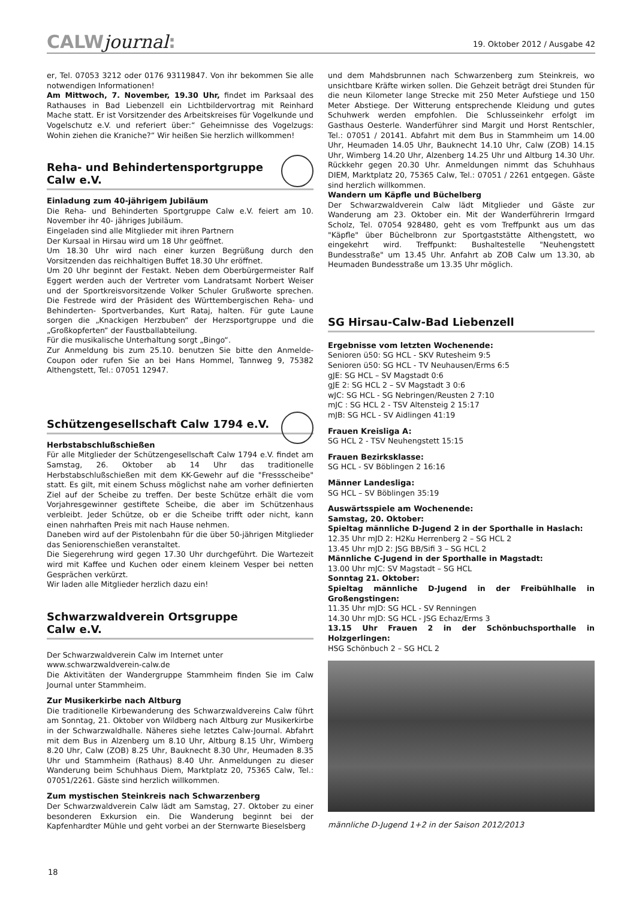CALWjournal: 19. Oktober 2012 / Ausgabe 42
er, Tel. 07053 3212 oder 0176 93119847. Von ihr bekommen Sie alle notwendigen Informationen!
Am Mittwoch, 7. November, 19.30 Uhr, findet im Parksaal des Rathauses in Bad Liebenzell ein Lichtbildervortrag mit Reinhard Mache statt. Er ist Vorsitzender des Arbeitskreises für Vogelkunde und Vogelschutz e.V. und referiert über:“ Geheimnisse des Vogelzugs: Wohin ziehen die Kraniche?“ Wir heißen Sie herzlich willkommen!
Reha- und Behindertensportgruppe
Calw e.V.
Einladung zum 40-jährigem Jubiläum
Die Reha- und Behinderten Sportgruppe Calw e.V. feiert am 10. November ihr 40- jähriges Jubiläum.
Eingeladen sind alle Mitglieder mit ihren Partnern
Der Kursaal in Hirsau wird um 18 Uhr geöffnet.
Um 18.30 Uhr wird nach einer kurzen Begrüßung durch den Vorsitzenden das reichhaltigen Buffet 18.30 Uhr eröffnet.
Um 20 Uhr beginnt der Festakt. Neben dem Oberbürgermeister Ralf Eggert werden auch der Vertreter vom Landratsamt Norbert Weiser und der Sportkreisvorsitzende Volker Schuler Grußworte sprechen. Die Festrede wird der Präsident des Württembergischen Reha- und Behinderten- Sportverbandes, Kurt Rataj, halten. Für gute Laune sorgen die „Knackigen Herzbuben“ der Herzsportgruppe und die „Großkopferten“ der Faustballabteilung.
Für die musikalische Unterhaltung sorgt „Bingo“.
Zur Anmeldung bis zum 25.10. benutzen Sie bitte den Anmelde-Coupon oder rufen Sie an bei Hans Hommel, Tannweg 9, 75382 Althengstett, Tel.: 07051 12947.
Schützengesellschaft Calw 1794 e.V.
Herbstabschlußschießen
Für alle Mitglieder der Schützengesellschaft Calw 1794 e.V. findet am Samstag, 26. Oktober ab 14 Uhr das traditionelle Herbstabschlußschießen mit dem KK-Gewehr auf die "Fressscheibe" statt. Es gilt, mit einem Schuss möglichst nahe am vorher definierten Ziel auf der Scheibe zu treffen. Der beste Schütze erhält die vom Vorjahresgewinner gestiftete Scheibe, die aber im Schützenhaus verbleibt. Jeder Schütze, ob er die Scheibe trifft oder nicht, kann einen nahrhaften Preis mit nach Hause nehmen.
Daneben wird auf der Pistolenbahn für die über 50-jährigen Mitglieder das Seniorenschießen veranstaltet.
Die Siegerehrung wird gegen 17.30 Uhr durchgeführt. Die Wartezeit wird mit Kaffee und Kuchen oder einem kleinem Vesper bei netten Gesprächen verkürzt.
Wir laden alle Mitglieder herzlich dazu ein!
Schwarzwaldverein Ortsgruppe
Calw e.V.
Der Schwarzwaldverein Calw im Internet unter
www.schwarzwaldverein-calw.de
Die Aktivitäten der Wandergruppe Stammheim finden Sie im Calw Journal unter Stammheim.
Zur Musikerkirbe nach Altburg
Die traditionelle Kirbewanderung des Schwarzwaldvereins Calw führt am Sonntag, 21. Oktober von Wildberg nach Altburg zur Musikerkirbe in der Schwarzwaldhalle. Näheres siehe letztes Calw-Journal. Abfahrt mit dem Bus in Alzenberg um 8.10 Uhr, Altburg 8.15 Uhr, Wimberg 8.20 Uhr, Calw (ZOB) 8.25 Uhr, Bauknecht 8.30 Uhr, Heumaden 8.35 Uhr und Stammheim (Rathaus) 8.40 Uhr. Anmeldungen zu dieser Wanderung beim Schuhhaus Diem, Marktplatz 20, 75365 Calw, Tel.: 07051/2261. Gäste sind herzlich willkommen.
Zum mystischen Steinkreis nach Schwarzenberg
Der Schwarzwaldverein Calw lädt am Samstag, 27. Oktober zu einer besonderen Exkursion ein. Die Wanderung beginnt bei der Kapfenhardter Mühle und geht vorbei an der Sternwarte Bieselsberg
und dem Mahdsbrunnen nach Schwarzenberg zum Steinkreis, wo unsichtbare Kräfte wirken sollen. Die Gehzeit beträgt drei Stunden für die neun Kilometer lange Strecke mit 250 Meter Aufstiege und 150 Meter Abstiege. Der Witterung entsprechende Kleidung und gutes Schuhwerk werden empfohlen. Die Schlusseinkehr erfolgt im Gasthaus Oesterle. Wanderführer sind Margit und Horst Rentschler, Tel.: 07051 / 20141. Abfahrt mit dem Bus in Stammheim um 14.00 Uhr, Heumaden 14.05 Uhr, Bauknecht 14.10 Uhr, Calw (ZOB) 14.15 Uhr, Wimberg 14.20 Uhr, Alzenberg 14.25 Uhr und Altburg 14.30 Uhr. Rückkehr gegen 20.30 Uhr. Anmeldungen nimmt das Schuhhaus DIEM, Marktplatz 20, 75365 Calw, Tel.: 07051 / 2261 entgegen. Gäste sind herzlich willkommen.
Wandern um Käpfle und Büchelberg
Der Schwarzwaldverein Calw lädt Mitglieder und Gäste zur Wanderung am 23. Oktober ein. Mit der Wanderführerin Irmgard Scholz, Tel. 07054 928480, geht es vom Treffpunkt aus um das "Käpfle" über Büchelbronn zur Sportgaststätte Althengstett, wo eingekehrt wird. Treffpunkt: Bushaltestelle "Neuhengstett Bundesstraße" um 13.45 Uhr. Anfahrt ab ZOB Calw um 13.30, ab Heumaden Bundesstraße um 13.35 Uhr möglich.
SG Hirsau-Calw-Bad Liebenzell
Ergebnisse vom letzten Wochenende:
Senioren ü50: SG HCL - SKV Rutesheim 9:5
Senioren ü50: SG HCL - TV Neuhausen/Erms 6:5
gJE: SG HCL – SV Magstadt 0:6
gJE 2: SG HCL 2 – SV Magstadt 3 0:6
wJC: SG HCL - SG Nebringen/Reusten 2 7:10
mJC : SG HCL 2 - TSV Altensteig 2 15:17
mJB: SG HCL - SV Aidlingen 41:19
Frauen Kreisliga A:
SG HCL 2 - TSV Neuhengstett 15:15
Frauen Bezirksklasse:
SG HCL - SV Böblingen 2 16:16
Männer Landesliga:
SG HCL – SV Böblingen 35:19
Auswärtsspiele am Wochenende:
Samstag, 20. Oktober:
Spieltag männliche D-Jugend 2 in der Sporthalle in Haslach:
12.35 Uhr mJD 2: H2Ku Herrenberg 2 – SG HCL 2
13.45 Uhr mJD 2: JSG BB/Sifi 3 – SG HCL 2
Männliche C-Jugend in der Sporthalle in Magstadt:
13.00 Uhr mJC: SV Magstadt – SG HCL
Sonntag 21. Oktober:
Spieltag männliche D-Jugend in der Freibühlhalle in Großengstingen:
11.35 Uhr mJD: SG HCL - SV Renningen
14.30 Uhr mJD: SG HCL - JSG Echaz/Erms 3
13.15 Uhr Frauen 2 in der Schönbuchsporthalle in Holzgerlingen:
HSG Schönbuch 2 – SG HCL 2
männliche D-Jugend 1+2 in der Saison 2012/2013
18